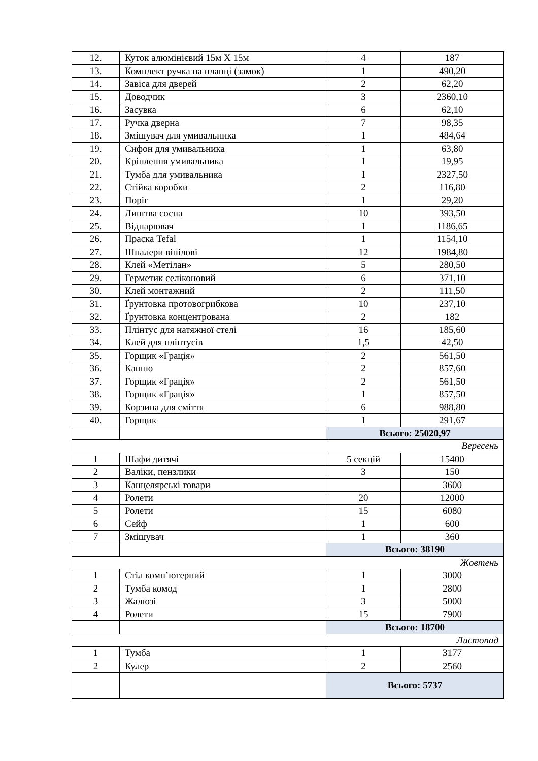| 12. | Куток алюмінієвий 15м Х 15м | 4 | 187 |
| 13. | Комплект ручка на планці (замок) | 1 | 490,20 |
| 14. | Завіса для дверей | 2 | 62,20 |
| 15. | Доводчик | 3 | 2360,10 |
| 16. | Засувка | 6 | 62,10 |
| 17. | Ручка дверна | 7 | 98,35 |
| 18. | Змішувач для умивальника | 1 | 484,64 |
| 19. | Сифон для умивальника | 1 | 63,80 |
| 20. | Кріплення умивальника | 1 | 19,95 |
| 21. | Тумба для умивальника | 1 | 2327,50 |
| 22. | Стійка коробки | 2 | 116,80 |
| 23. | Поріг | 1 | 29,20 |
| 24. | Лиштва сосна | 10 | 393,50 |
| 25. | Відпарювач | 1 | 1186,65 |
| 26. | Праска Tefal | 1 | 1154,10 |
| 27. | Шпалери вінілові | 12 | 1984,80 |
| 28. | Клей «Метілан» | 5 | 280,50 |
| 29. | Герметик селіконовий | 6 | 371,10 |
| 30. | Клей монтажний | 2 | 111,50 |
| 31. | Ґрунтовка протовогрибкова | 10 | 237,10 |
| 32. | Ґрунтовка концентрована | 2 | 182 |
| 33. | Плінтус для натяжної стелі | 16 | 185,60 |
| 34. | Клей для плінтусів | 1,5 | 42,50 |
| 35. | Горщик «Грація» | 2 | 561,50 |
| 36. | Кашпо | 2 | 857,60 |
| 37. | Горщик «Грація» | 2 | 561,50 |
| 38. | Горщик «Грація» | 1 | 857,50 |
| 39. | Корзина для сміття | 6 | 988,80 |
| 40. | Горщик | 1 | 291,67 |
| | | Всього: 25020,97 | |
| Вересень | | | |
| 1 | Шафи дитячі | 5 секцій | 15400 |
| 2 | Валіки, пензлики | 3 | 150 |
| 3 | Канцелярські товари | | 3600 |
| 4 | Ролети | 20 | 12000 |
| 5 | Ролети | 15 | 6080 |
| 6 | Сейф | 1 | 600 |
| 7 | Змішувач | 1 | 360 |
| | | Всього: 38190 | |
| Жовтень | | | |
| 1 | Стіл комп’ютерний | 1 | 3000 |
| 2 | Тумба комод | 1 | 2800 |
| 3 | Жалюзі | 3 | 5000 |
| 4 | Ролети | 15 | 7900 |
| | | Всього: 18700 | |
| Листопад | | | |
| 1 | Тумба | 1 | 3177 |
| 2 | Кулер | 2 | 2560 |
| | | Всього: 5737 | |